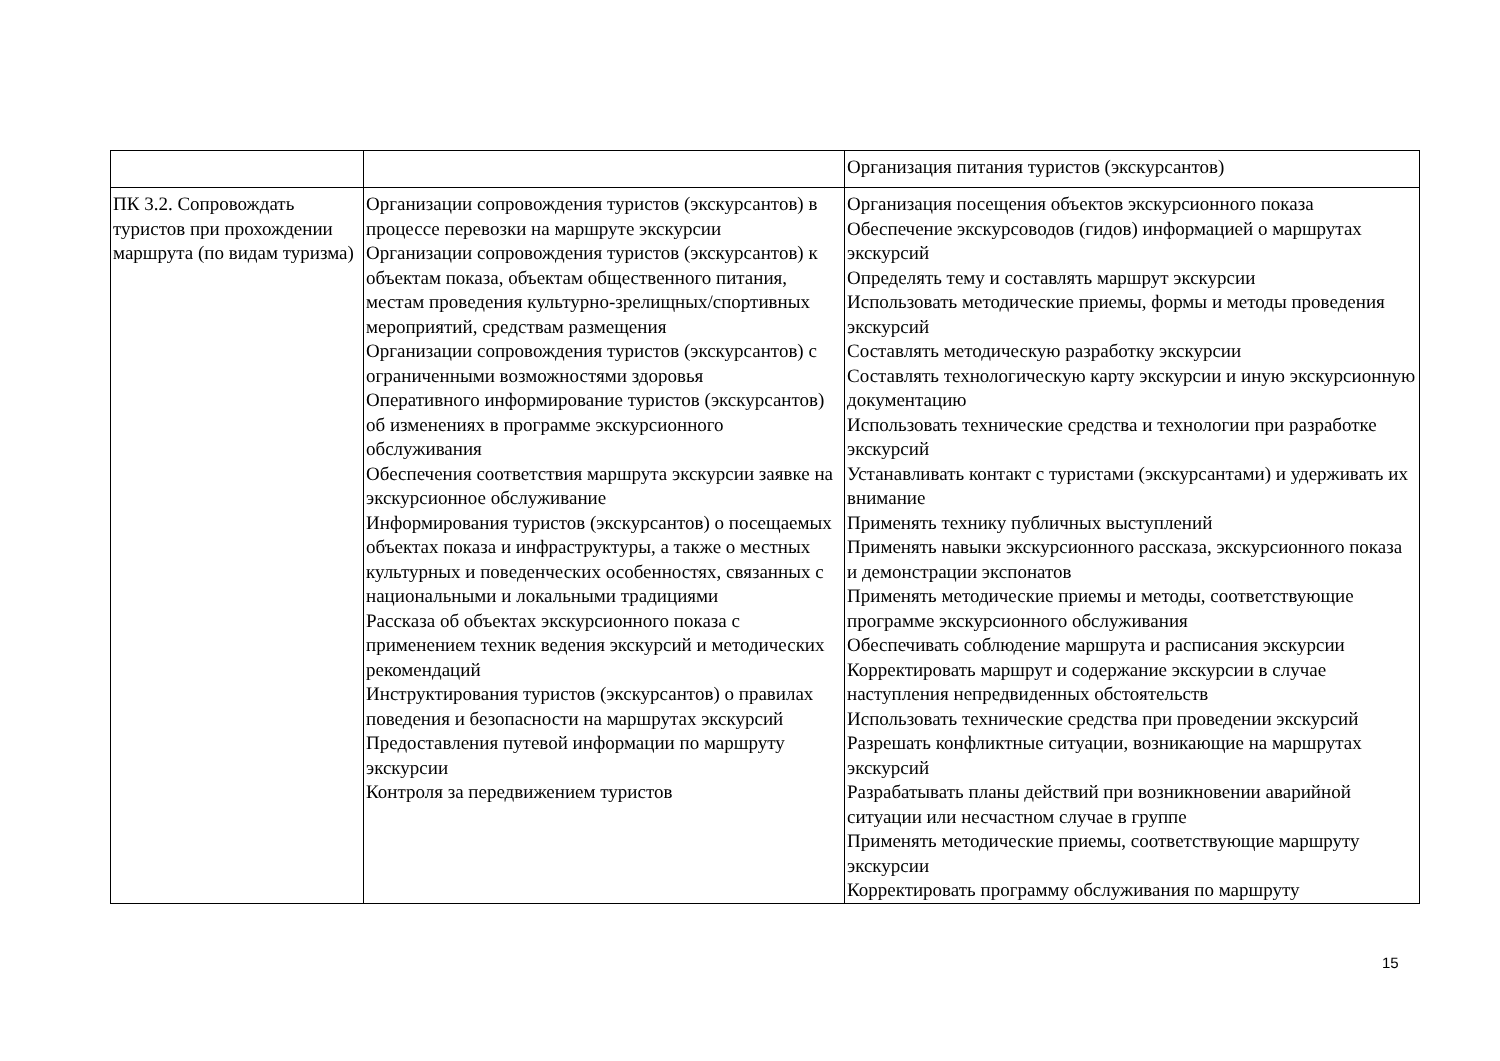| | | Организация питания туристов (экскурсантов) |
| ПК 3.2. Сопровождать туристов при прохождении маршрута (по видам туризма) | Организации сопровождения туристов (экскурсантов) в процессе перевозки на маршруте экскурсии Организации сопровождения туристов (экскурсантов) к объектам показа, объектам общественного питания, местам проведения культурно-зрелищных/спортивных мероприятий, средствам размещения Организации сопровождения туристов (экскурсантов) с ограниченными возможностями здоровья Оперативного информирование туристов (экскурсантов) об изменениях в программе экскурсионного обслуживания Обеспечения соответствия маршрута экскурсии заявке на экскурсионное обслуживание Информирования туристов (экскурсантов) о посещаемых объектах показа и инфраструктуры, а также о местных культурных и поведенческих особенностях, связанных с национальными и локальными традициями Рассказа об объектах экскурсионного показа с применением техник ведения экскурсий и методических рекомендаций Инструктирования туристов (экскурсантов) о правилах поведения и безопасности на маршрутах экскурсий Предоставления путевой информации по маршруту экскурсии Контроля за передвижением туристов | Организация посещения объектов экскурсионного показа Обеспечение экскурсоводов (гидов) информацией о маршрутах экскурсий Определять тему и составлять маршрут экскурсии Использовать методические приемы, формы и методы проведения экскурсий Составлять методическую разработку экскурсии Составлять технологическую карту экскурсии и иную экскурсионную документацию Использовать технические средства и технологии при разработке экскурсий Устанавливать контакт с туристами (экскурсантами) и удерживать их внимание Применять технику публичных выступлений Применять навыки экскурсионного рассказа, экскурсионного показа и демонстрации экспонатов Применять методические приемы и методы, соответствующие программе экскурсионного обслуживания Обеспечивать соблюдение маршрута и расписания экскурсии Корректировать маршрут и содержание экскурсии в случае наступления непредвиденных обстоятельств Использовать технические средства при проведении экскурсий Разрешать конфликтные ситуации, возникающие на маршрутах экскурсий Разрабатывать планы действий при возникновении аварийной ситуации или несчастном случае в группе Применять методические приемы, соответствующие маршруту экскурсии Корректировать программу обслуживания по маршруту |
15